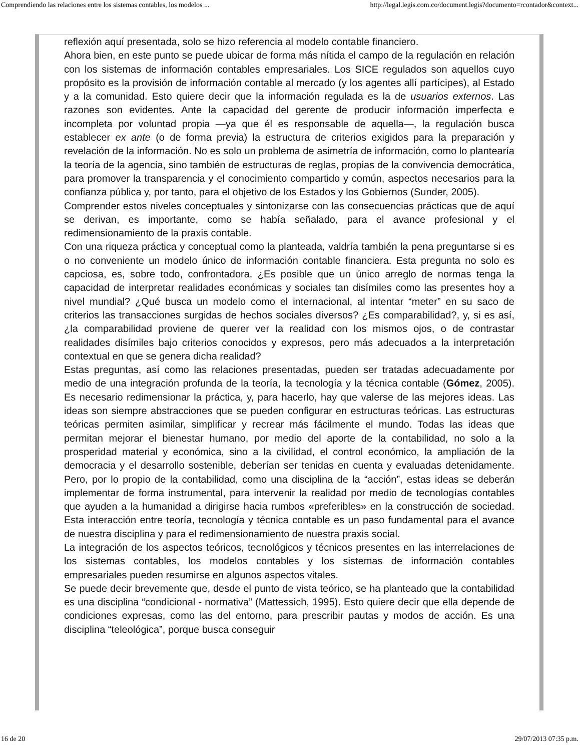Comprendiendo las relaciones entre los sistemas contables, los modelos ... http://legal.legis.com.co/document.legis?documento=rcontador&context...
reflexión aquí presentada, solo se hizo referencia al modelo contable financiero.
Ahora bien, en este punto se puede ubicar de forma más nítida el campo de la regulación en relación con los sistemas de información contables empresariales. Los SICE regulados son aquellos cuyo propósito es la provisión de información contable al mercado (y los agentes allí partícipes), al Estado y a la comunidad. Esto quiere decir que la información regulada es la de usuarios externos. Las razones son evidentes. Ante la capacidad del gerente de producir información imperfecta e incompleta por voluntad propia —ya que él es responsable de aquella—, la regulación busca establecer ex ante (o de forma previa) la estructura de criterios exigidos para la preparación y revelación de la información. No es solo un problema de asimetría de información, como lo plantearía la teoría de la agencia, sino también de estructuras de reglas, propias de la convivencia democrática, para promover la transparencia y el conocimiento compartido y común, aspectos necesarios para la confianza pública y, por tanto, para el objetivo de los Estados y los Gobiernos (Sunder, 2005).
Comprender estos niveles conceptuales y sintonizarse con las consecuencias prácticas que de aquí se derivan, es importante, como se había señalado, para el avance profesional y el redimensionamiento de la praxis contable.
Con una riqueza práctica y conceptual como la planteada, valdría también la pena preguntarse si es o no conveniente un modelo único de información contable financiera. Esta pregunta no solo es capciosa, es, sobre todo, confrontadora. ¿Es posible que un único arreglo de normas tenga la capacidad de interpretar realidades económicas y sociales tan disímiles como las presentes hoy a nivel mundial? ¿Qué busca un modelo como el internacional, al intentar “meter” en su saco de criterios las transacciones surgidas de hechos sociales diversos? ¿Es comparabilidad?, y, si es así, ¿la comparabilidad proviene de querer ver la realidad con los mismos ojos, o de contrastar realidades disímiles bajo criterios conocidos y expresos, pero más adecuados a la interpretación contextual en que se genera dicha realidad?
Estas preguntas, así como las relaciones presentadas, pueden ser tratadas adecuadamente por medio de una integración profunda de la teoría, la tecnología y la técnica contable (Gómez, 2005). Es necesario redimensionar la práctica, y, para hacerlo, hay que valerse de las mejores ideas. Las ideas son siempre abstracciones que se pueden configurar en estructuras teóricas. Las estructuras teóricas permiten asimilar, simplificar y recrear más fácilmente el mundo. Todas las ideas que permitan mejorar el bienestar humano, por medio del aporte de la contabilidad, no solo a la prosperidad material y económica, sino a la civilidad, el control económico, la ampliación de la democracia y el desarrollo sostenible, deberían ser tenidas en cuenta y evaluadas detenidamente. Pero, por lo propio de la contabilidad, como una disciplina de la “acción”, estas ideas se deberán implementar de forma instrumental, para intervenir la realidad por medio de tecnologías contables que ayuden a la humanidad a dirigirse hacia rumbos «preferibles» en la construcción de sociedad. Esta interacción entre teoría, tecnología y técnica contable es un paso fundamental para el avance de nuestra disciplina y para el redimensionamiento de nuestra praxis social.
La integración de los aspectos teóricos, tecnológicos y técnicos presentes en las interrelaciones de los sistemas contables, los modelos contables y los sistemas de información contables empresariales pueden resumirse en algunos aspectos vitales.
Se puede decir brevemente que, desde el punto de vista teórico, se ha planteado que la contabilidad es una disciplina “condicional - normativa” (Mattessich, 1995). Esto quiere decir que ella depende de condiciones expresas, como las del entorno, para prescribir pautas y modos de acción. Es una disciplina “teleológica”, porque busca conseguir
16 de 20 29/07/2013 07:35 p.m.